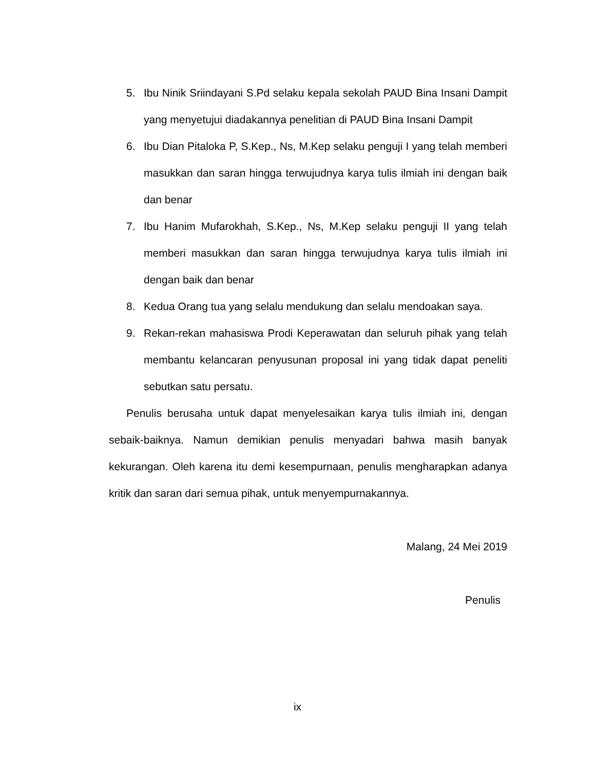5. Ibu Ninik Sriindayani S.Pd selaku kepala sekolah PAUD Bina Insani Dampit yang menyetujui diadakannya penelitian di PAUD Bina Insani Dampit
6. Ibu Dian Pitaloka P, S.Kep., Ns, M.Kep selaku penguji I yang telah memberi masukkan dan saran hingga terwujudnya karya tulis ilmiah ini dengan baik dan benar
7. Ibu Hanim Mufarokhah, S.Kep., Ns, M.Kep selaku penguji II yang telah memberi masukkan dan saran hingga terwujudnya karya tulis ilmiah ini dengan baik dan benar
8. Kedua Orang tua yang selalu mendukung dan selalu mendoakan saya.
9. Rekan-rekan mahasiswa Prodi Keperawatan dan seluruh pihak yang telah membantu kelancaran penyusunan proposal ini yang tidak dapat peneliti sebutkan satu persatu.
Penulis berusaha untuk dapat menyelesaikan karya tulis ilmiah ini, dengan sebaik-baiknya. Namun demikian penulis menyadari bahwa masih banyak kekurangan. Oleh karena itu demi kesempurnaan, penulis mengharapkan adanya kritik dan saran dari semua pihak, untuk menyempurnakannya.
Malang, 24 Mei 2019
Penulis
ix